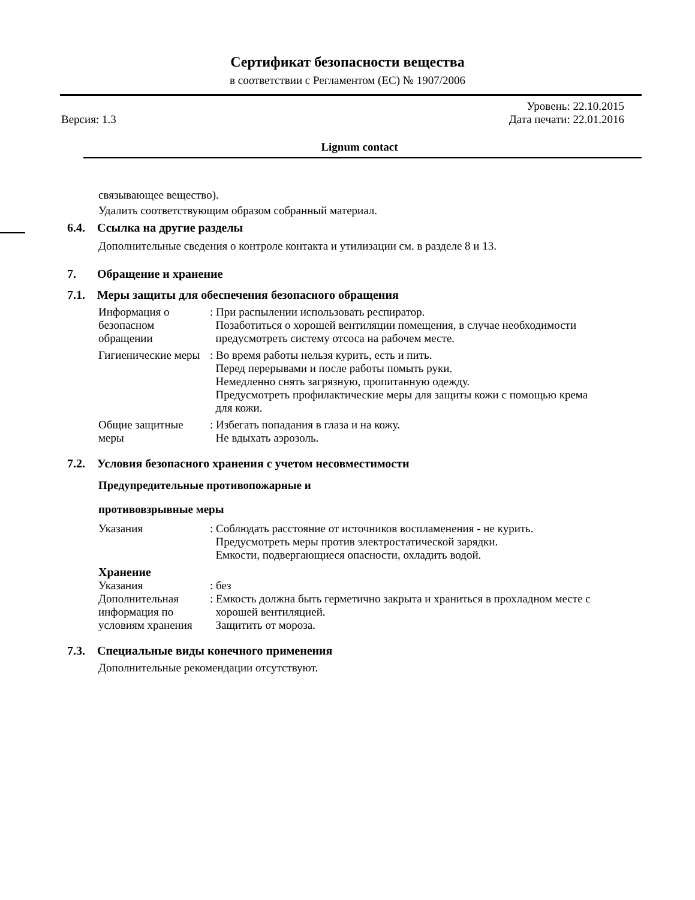Сертификат безопасности вещества
в соответствии с Регламентом (ЕС) № 1907/2006
Уровень: 22.10.2015
Версия: 1.3 Дата печати: 22.01.2016
Lignum contact
связывающее вещество).
Удалить соответствующим образом собранный материал.
6.4. Ссылка на другие разделы
Дополнительные сведения о контроле контакта и утилизации см. в разделе 8 и 13.
7. Обращение и хранение
7.1. Меры защиты для обеспечения безопасного обращения
Информация о безопасном обращении
: При распылении использовать респиратор.
Позаботиться о хорошей вентиляции помещения, в случае необходимости
предусмотреть систему отсоса на рабочем месте.
Гигиенические меры
: Во время работы нельзя курить, есть и пить.
Перед перерывами и после работы помыть руки.
Немедленно снять загрязную, пропитанную одежду.
Предусмотреть профилактические меры для защиты кожи с помощью крема
для кожи.
Общие защитные меры
: Избегать попадания в глаза и на кожу.
Не вдыхать аэрозоль.
7.2. Условия безопасного хранения с учетом несовместимости
Предупредительные противопожарные и
противовзрывные меры
Указания : Соблюдать расстояние от источников воспламенения - не курить.
Предусмотреть меры против электростатической зарядки.
Емкости, подвергающиеся опасности, охладить водой.
Хранение
Указания : без
Дополнительная информация по условиям хранения
: Емкость должна быть герметично закрыта и храниться в прохладном месте с
хорошей вентиляцией.
Защитить от мороза.
7.3. Специальные виды конечного применения
Дополнительные рекомендации отсутствуют.